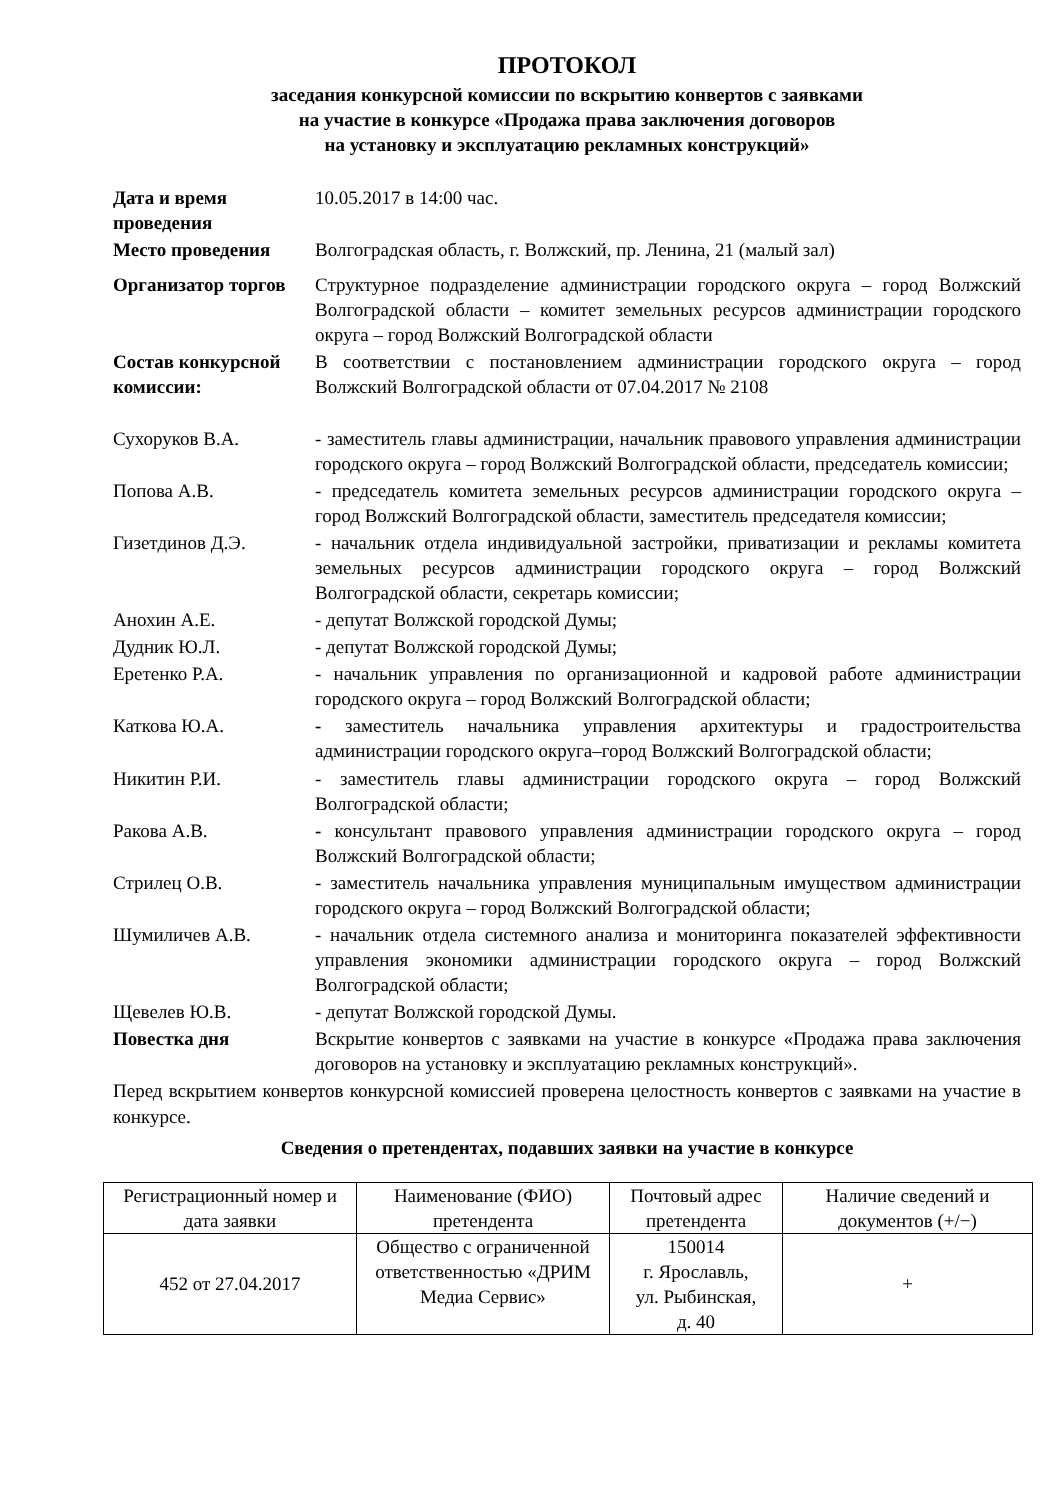ПРОТОКОЛ
заседания конкурсной комиссии по вскрытию конвертов с заявками
на участие в конкурсе «Продажа права заключения договоров
на установку и эксплуатацию рекламных конструкций»
Дата и время проведения
10.05.2017 в 14:00 час.
Место проведения Волгоградская область, г. Волжский, пр. Ленина, 21 (малый зал)
Организатор торгов
Структурное подразделение администрации городского округа – город Волжский Волгоградской области – комитет земельных ресурсов администрации городского округа – город Волжский Волгоградской области
Состав конкурсной комиссии:
В соответствии с постановлением администрации городского округа – город Волжский Волгоградской области от 07.04.2017 № 2108
Сухоруков В.А. - заместитель главы администрации, начальник правового управления администрации городского округа – город Волжский Волгоградской области, председатель комиссии;
Попова А.В. - председатель комитета земельных ресурсов администрации городского округа – город Волжский Волгоградской области, заместитель председателя комиссии;
Гизетдинов Д.Э. - начальник отдела индивидуальной застройки, приватизации и рекламы комитета земельных ресурсов администрации городского округа – город Волжский Волгоградской области, секретарь комиссии;
Анохин А.Е. - депутат Волжской городской Думы;
Дудник Ю.Л. - депутат Волжской городской Думы;
Еретенко Р.А. - начальник управления по организационной и кадровой работе администрации городского округа – город Волжский Волгоградской области;
Каткова Ю.А. - заместитель начальника управления архитектуры и градостроительства администрации городского округа–город Волжский Волгоградской области;
Никитин Р.И. - заместитель главы администрации городского округа – город Волжский Волгоградской области;
Ракова А.В. - консультант правового управления администрации городского округа – город Волжский Волгоградской области;
Стрилец О.В. - заместитель начальника управления муниципальным имуществом администрации городского округа – город Волжский Волгоградской области;
Шумиличев А.В. - начальник отдела системного анализа и мониторинга показателей эффективности управления экономики администрации городского округа – город Волжский Волгоградской области;
Щевелев Ю.В. - депутат Волжской городской Думы.
Повестка дня Вскрытие конвертов с заявками на участие в конкурсе «Продажа права заключения договоров на установку и эксплуатацию рекламных конструкций».
Перед вскрытием конвертов конкурсной комиссией проверена целостность конвертов с заявками на участие в конкурсе.
Сведения о претендентах, подавших заявки на участие в конкурсе
| Регистрационный номер и дата заявки | Наименование (ФИО) претендента | Почтовый адрес претендента | Наличие сведений и документов (+/−) |
| 452 от 27.04.2017 | Общество с ограниченной ответственностью «ДРИМ Медиа Сервис» | 150014 г. Ярославль, ул. Рыбинская, д. 40 | + |